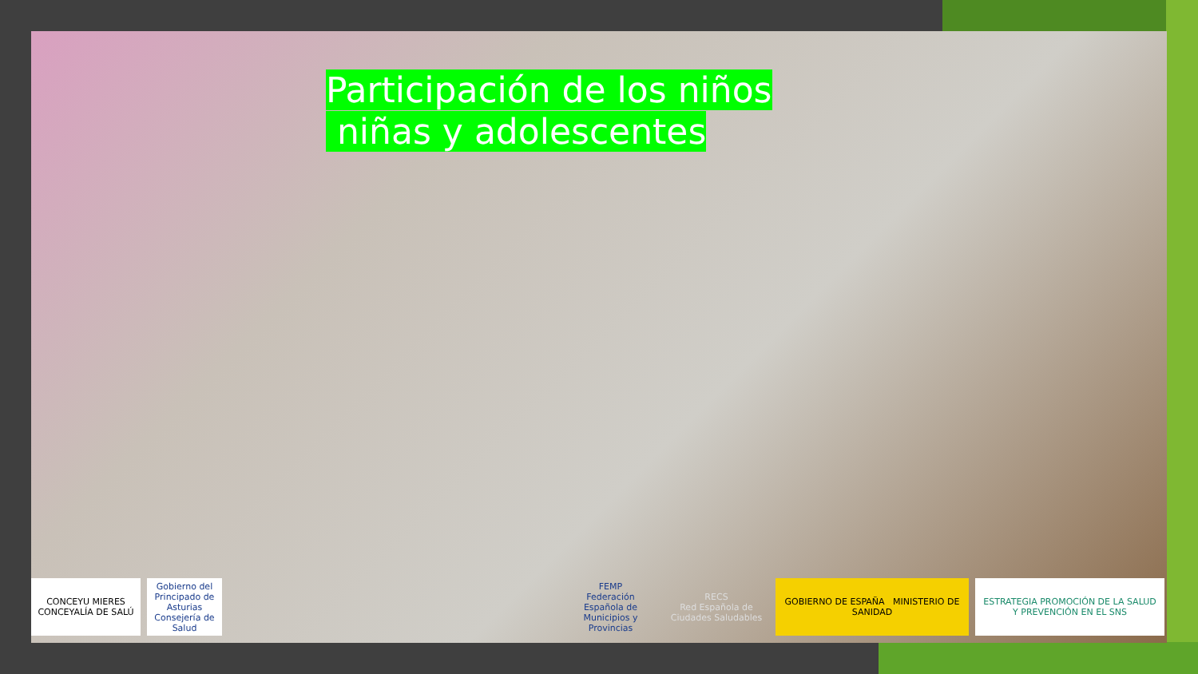Participación de los niños
niñas y adolescentes
CONCEYU MIERES
CONCEYALÍA DE SALÚ
Gobierno del Principado de Asturias
Consejería de Salud
FEMP
Federación Española de Municipios y Provincias
RECS
Red Española de Ciudades Saludables
GOBIERNO DE ESPAÑA MINISTERIO DE SANIDAD
ESTRATEGIA PROMOCIÓN DE LA SALUD Y PREVENCIÓN EN EL SNS